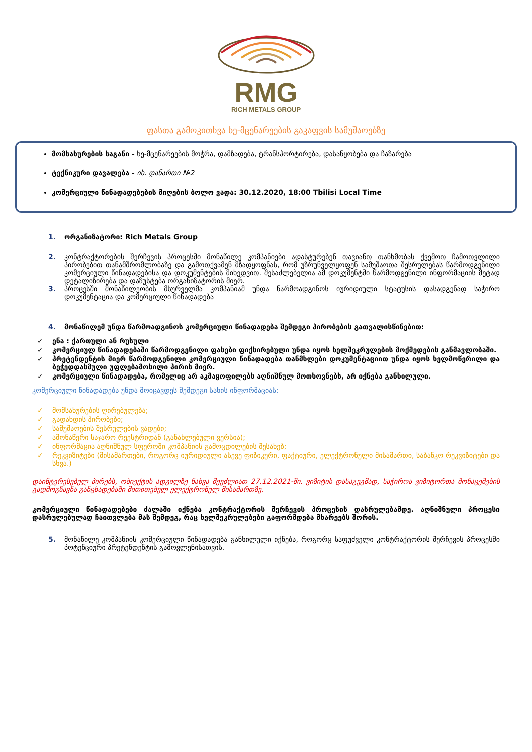RMG
RICH METALS GROUP
ფასთა გამოკითხვა ხე-მცენარეების გაკაფვის სამუშაოებზე
მომსახურების საგანი - ხე-მცენარეების მოჭრა, დამზადება, ტრანსპორტირება, დასაწყობება და ჩაზარება
ტექნიკური დავალება - იხ. დანართი №2
კომერციული წინადადებების მიღების ბოლო ვადა: 30.12.2020, 18:00 Tbilisi Local Time
1. ორგანიზატორი: Rich Metals Group
2. კონტრაქტორების შერჩევის პროცესში მონაწილე კომპანიები ადასტურებენ თავიანთ თანხმობას ქვემოთ ჩამოთვლილი პირობებით თანამშრომლობაზე და გამოთქვამენ მზადყოფნას, რომ უზრუნველყოფენ სამუშაოთა შესრულებას წარმოდგენილი კომერციული წინადადებისა და დოკუმენტების მიხედვით. შესაძლებელია ამ დოკუმენტში წარმოდგენილი ინფორმაციის მეტად დეტალიზირება და დაზუსტება ორგანიზატორის მიერ.
3. პროცესში მონაწილეობის მსურველმა კომპანიამ უნდა წარმოადგინოს იურიდიული სტატუსის დასადგენად საჭირო დოკუმენტაცია და კომერციული წინადადება
4. მონაწილემ უნდა წარმოადგინოს კომერციული წინადადება შემდეგი პირობების გათვალისწინებით:
✓ ენა : ქართული ან რუსული
✓ კომერციულ წინადადებაში წარმოდგენილი ფასები ფიქსირებული უნდა იყოს ხელშეკრულების მოქმედების განმავლობაში.
✓ პრეტენდენტის მიერ წარმოდგენილი კომერციული წინადადება თანმხლები დოკუმენტაციით უნდა იყოს ხელმოწერილი და ბეჭედდასმული უფლებამოსილი პირის მიერ.
✓ კომერციული წინადადება, რომელიც არ აკმაყოფილებს აღნიშნულ მოთხოვნებს, არ იქნება განხილული.
კომერციული წინადადება უნდა მოიცავდეს შემდეგი სახის ინფორმაციას:
✓ მომსახურების ღირებულება;
✓ გადახდის პირობები;
✓ სამუშაოების შესრულების ვადები;
✓ ამონაწერი საჯარო რეესტრიდან (განახლებული ვერსია);
✓ ინფორმაცია აღნიშნულ სფეროში კომპანიის გამოცდილების შესახებ;
✓ რეკვიზიტები (მისამართები, როგორც იურიდიული ასევე ფიზიკური, ფაქტიური, ელექტრონული მისამართი, საბანკო რეკვიზიტები და სხვა.)
დაინტერესებულ პირებს, ობიექტის ადგილზე ნახვა შეუძლიათ 27.12.2021-ში. ვიზიტის დასაგეგმად, საჭიროა ვიზიტორთა მონაცემების გადმოგზავნა განცხადებაში მითითებულ ელექტრონულ მისამართზე.
კომერციული წინადადებები ძალაში იქნება კონტრაქტორის შერჩევის პროცესის დასრულებამდე. აღნიშნული პროცესი დასრულებულად ჩაითვლება მას შემდეგ, რაც ხელშეკრულებები გაფორმდება მხარეებს შორის.
5. მონაწილე კომპანიის კომერციული წინადადება განხილული იქნება, როგორც საფუძველი კონტრაქტორის შერჩევის პროცესში პოტენციური პრეტენდენტის გამოვლენისათვის.